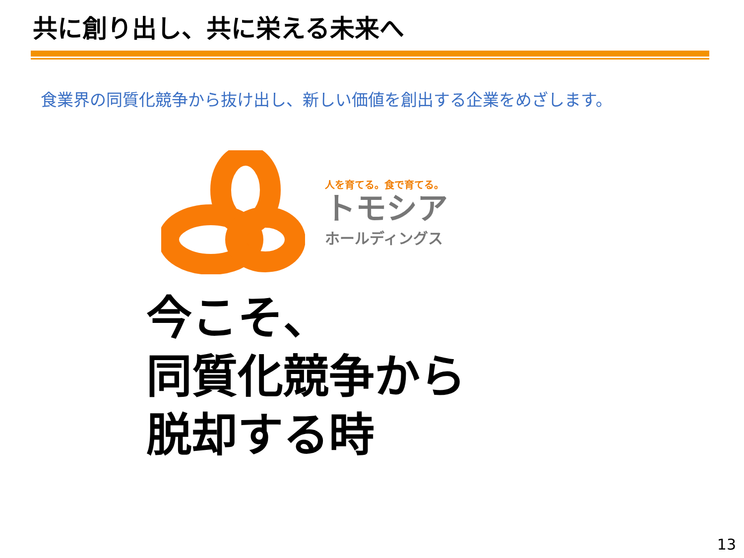共に創り出し、共に栄える未来へ
食業界の同質化競争から抜け出し、新しい価値を創出する企業をめざします。
人を育てる。食で育てる。
トモシア
ホールディングス
今こそ、
同質化競争から
脱却する時
13